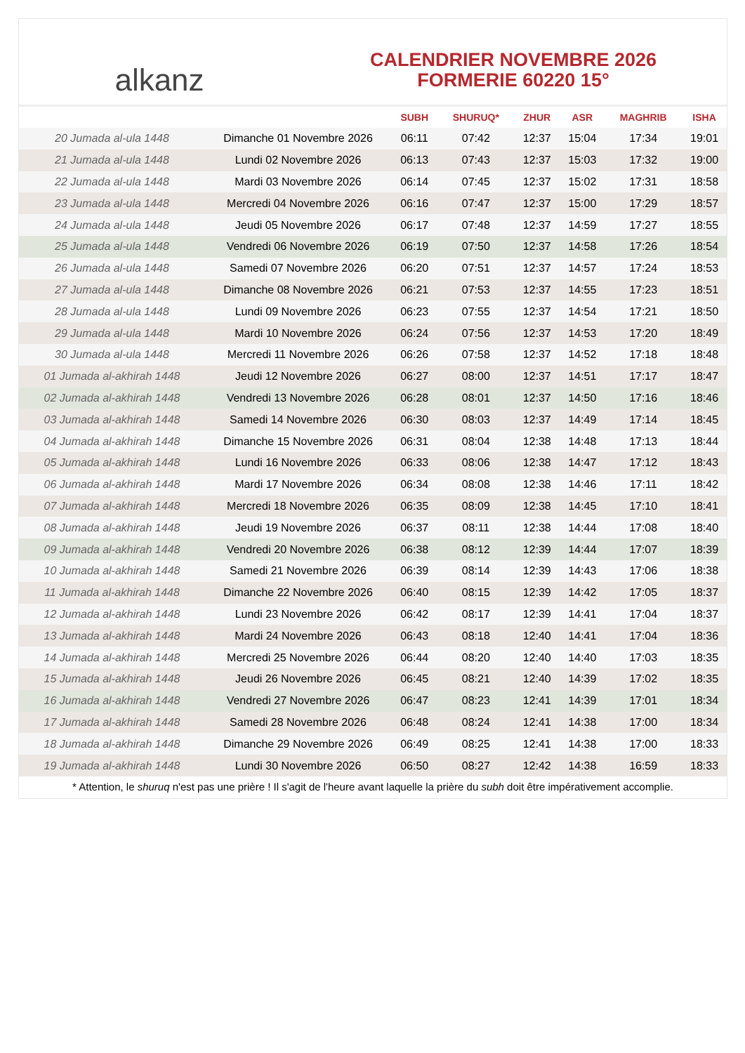alkanz
CALENDRIER NOVEMBRE 2026
FORMERIE 60220 15°
| | | SUBH | SHURUQ* | ZHUR | ASR | MAGHRIB | ISHA |
| --- | --- | --- | --- | --- | --- | --- | --- |
| 20 Jumada al-ula 1448 | Dimanche 01 Novembre 2026 | 06:11 | 07:42 | 12:37 | 15:04 | 17:34 | 19:01 |
| 21 Jumada al-ula 1448 | Lundi 02 Novembre 2026 | 06:13 | 07:43 | 12:37 | 15:03 | 17:32 | 19:00 |
| 22 Jumada al-ula 1448 | Mardi 03 Novembre 2026 | 06:14 | 07:45 | 12:37 | 15:02 | 17:31 | 18:58 |
| 23 Jumada al-ula 1448 | Mercredi 04 Novembre 2026 | 06:16 | 07:47 | 12:37 | 15:00 | 17:29 | 18:57 |
| 24 Jumada al-ula 1448 | Jeudi 05 Novembre 2026 | 06:17 | 07:48 | 12:37 | 14:59 | 17:27 | 18:55 |
| 25 Jumada al-ula 1448 | Vendredi 06 Novembre 2026 | 06:19 | 07:50 | 12:37 | 14:58 | 17:26 | 18:54 |
| 26 Jumada al-ula 1448 | Samedi 07 Novembre 2026 | 06:20 | 07:51 | 12:37 | 14:57 | 17:24 | 18:53 |
| 27 Jumada al-ula 1448 | Dimanche 08 Novembre 2026 | 06:21 | 07:53 | 12:37 | 14:55 | 17:23 | 18:51 |
| 28 Jumada al-ula 1448 | Lundi 09 Novembre 2026 | 06:23 | 07:55 | 12:37 | 14:54 | 17:21 | 18:50 |
| 29 Jumada al-ula 1448 | Mardi 10 Novembre 2026 | 06:24 | 07:56 | 12:37 | 14:53 | 17:20 | 18:49 |
| 30 Jumada al-ula 1448 | Mercredi 11 Novembre 2026 | 06:26 | 07:58 | 12:37 | 14:52 | 17:18 | 18:48 |
| 01 Jumada al-akhirah 1448 | Jeudi 12 Novembre 2026 | 06:27 | 08:00 | 12:37 | 14:51 | 17:17 | 18:47 |
| 02 Jumada al-akhirah 1448 | Vendredi 13 Novembre 2026 | 06:28 | 08:01 | 12:37 | 14:50 | 17:16 | 18:46 |
| 03 Jumada al-akhirah 1448 | Samedi 14 Novembre 2026 | 06:30 | 08:03 | 12:37 | 14:49 | 17:14 | 18:45 |
| 04 Jumada al-akhirah 1448 | Dimanche 15 Novembre 2026 | 06:31 | 08:04 | 12:38 | 14:48 | 17:13 | 18:44 |
| 05 Jumada al-akhirah 1448 | Lundi 16 Novembre 2026 | 06:33 | 08:06 | 12:38 | 14:47 | 17:12 | 18:43 |
| 06 Jumada al-akhirah 1448 | Mardi 17 Novembre 2026 | 06:34 | 08:08 | 12:38 | 14:46 | 17:11 | 18:42 |
| 07 Jumada al-akhirah 1448 | Mercredi 18 Novembre 2026 | 06:35 | 08:09 | 12:38 | 14:45 | 17:10 | 18:41 |
| 08 Jumada al-akhirah 1448 | Jeudi 19 Novembre 2026 | 06:37 | 08:11 | 12:38 | 14:44 | 17:08 | 18:40 |
| 09 Jumada al-akhirah 1448 | Vendredi 20 Novembre 2026 | 06:38 | 08:12 | 12:39 | 14:44 | 17:07 | 18:39 |
| 10 Jumada al-akhirah 1448 | Samedi 21 Novembre 2026 | 06:39 | 08:14 | 12:39 | 14:43 | 17:06 | 18:38 |
| 11 Jumada al-akhirah 1448 | Dimanche 22 Novembre 2026 | 06:40 | 08:15 | 12:39 | 14:42 | 17:05 | 18:37 |
| 12 Jumada al-akhirah 1448 | Lundi 23 Novembre 2026 | 06:42 | 08:17 | 12:39 | 14:41 | 17:04 | 18:37 |
| 13 Jumada al-akhirah 1448 | Mardi 24 Novembre 2026 | 06:43 | 08:18 | 12:40 | 14:41 | 17:04 | 18:36 |
| 14 Jumada al-akhirah 1448 | Mercredi 25 Novembre 2026 | 06:44 | 08:20 | 12:40 | 14:40 | 17:03 | 18:35 |
| 15 Jumada al-akhirah 1448 | Jeudi 26 Novembre 2026 | 06:45 | 08:21 | 12:40 | 14:39 | 17:02 | 18:35 |
| 16 Jumada al-akhirah 1448 | Vendredi 27 Novembre 2026 | 06:47 | 08:23 | 12:41 | 14:39 | 17:01 | 18:34 |
| 17 Jumada al-akhirah 1448 | Samedi 28 Novembre 2026 | 06:48 | 08:24 | 12:41 | 14:38 | 17:00 | 18:34 |
| 18 Jumada al-akhirah 1448 | Dimanche 29 Novembre 2026 | 06:49 | 08:25 | 12:41 | 14:38 | 17:00 | 18:33 |
| 19 Jumada al-akhirah 1448 | Lundi 30 Novembre 2026 | 06:50 | 08:27 | 12:42 | 14:38 | 16:59 | 18:33 |
* Attention, le shuruq n'est pas une prière ! Il s'agit de l'heure avant laquelle la prière du subh doit être impérativement accomplie.